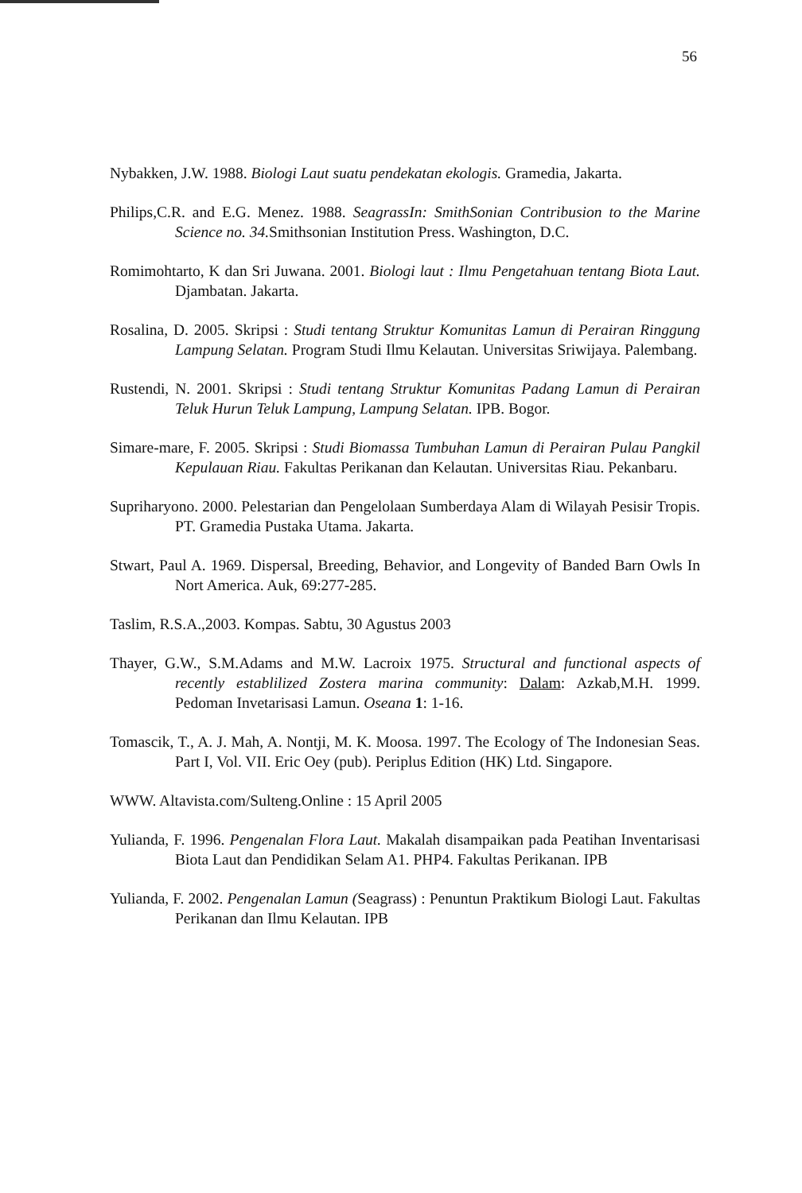56
Nybakken, J.W. 1988. Biologi Laut suatu pendekatan ekologis. Gramedia, Jakarta.
Philips,C.R. and E.G. Menez. 1988. SeagrassIn: SmithSonian Contribusion to the Marine Science no. 34. Smithsonian Institution Press. Washington, D.C.
Romimohtarto, K dan Sri Juwana. 2001. Biologi laut : Ilmu Pengetahuan tentang Biota Laut. Djambatan. Jakarta.
Rosalina, D. 2005. Skripsi : Studi tentang Struktur Komunitas Lamun di Perairan Ringgung Lampung Selatan. Program Studi Ilmu Kelautan. Universitas Sriwijaya. Palembang.
Rustendi, N. 2001. Skripsi : Studi tentang Struktur Komunitas Padang Lamun di Perairan Teluk Hurun Teluk Lampung, Lampung Selatan. IPB. Bogor.
Simare-mare, F. 2005. Skripsi : Studi Biomassa Tumbuhan Lamun di Perairan Pulau Pangkil Kepulauan Riau. Fakultas Perikanan dan Kelautan. Universitas Riau. Pekanbaru.
Supriharyono. 2000. Pelestarian dan Pengelolaan Sumberdaya Alam di Wilayah Pesisir Tropis. PT. Gramedia Pustaka Utama. Jakarta.
Stwart, Paul A. 1969. Dispersal, Breeding, Behavior, and Longevity of Banded Barn Owls In Nort America. Auk, 69:277-285.
Taslim, R.S.A.,2003. Kompas. Sabtu, 30 Agustus 2003
Thayer, G.W., S.M.Adams and M.W. Lacroix 1975. Structural and functional aspects of recently establilized Zostera marina community: Dalam: Azkab,M.H. 1999. Pedoman Invetarisasi Lamun. Oseana 1: 1-16.
Tomascik, T., A. J. Mah, A. Nontji, M. K. Moosa. 1997. The Ecology of The Indonesian Seas. Part I, Vol. VII. Eric Oey (pub). Periplus Edition (HK) Ltd. Singapore.
WWW. Altavista.com/Sulteng.Online : 15 April 2005
Yulianda, F. 1996. Pengenalan Flora Laut. Makalah disampaikan pada Peatihan Inventarisasi Biota Laut dan Pendidikan Selam A1. PHP4. Fakultas Perikanan. IPB
Yulianda, F. 2002. Pengenalan Lamun (Seagrass) : Penuntun Praktikum Biologi Laut. Fakultas Perikanan dan Ilmu Kelautan. IPB